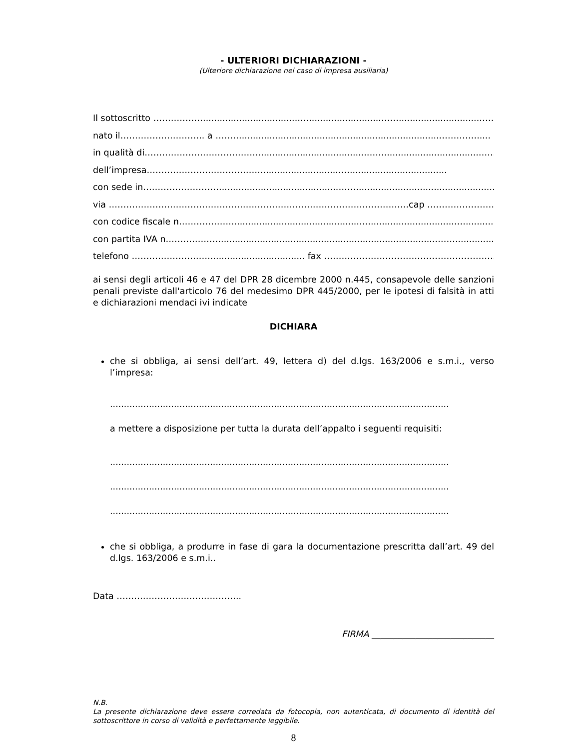- ULTERIORI DICHIARAZIONI -
(Ulteriore dichiarazione nel caso di impresa ausiliaria)
Il sottoscritto ……………….................................…...........................…….............................……
nato il……………………….. a ………........................................................................………….....
in qualità di………………………………….......................................……..................................……..
dell’impresa………………………………….............................…...................................
con sede in………………………..........................................……..................................................………..
via ………………………………………………………………………………………….cap ……………………….
con codice fiscale n……………….............................................…................................…..............
con partita IVA n………………...............................................................................……..............
telefono ……………………….................................. fax ……………………………………………………
ai sensi degli articoli 46 e 47 del DPR 28 dicembre 2000 n.445, consapevole delle sanzioni penali previste dall'articolo 76 del medesimo DPR 445/2000, per le ipotesi di falsità in atti e dichiarazioni mendaci ivi indicate
DICHIARA
che si obbliga, ai sensi dell’art. 49, lettera d) del d.lgs. 163/2006 e s.m.i., verso l’impresa:
..........................................................................................................................
a mettere a disposizione per tutta la durata dell’appalto i seguenti requisiti:
..........................................................................................................................
..........................................................................................................................
..........................................................................................................................
che si obbliga, a produrre in fase di gara la documentazione prescritta dall’art. 49 del d.lgs. 163/2006 e s.m.i..
Data ……………………..……………..
FIRMA ____________________________
N.B.
La presente dichiarazione deve essere corredata da fotocopia, non autenticata, di documento di identità del sottoscrittore in corso di validità e perfettamente leggibile.
8